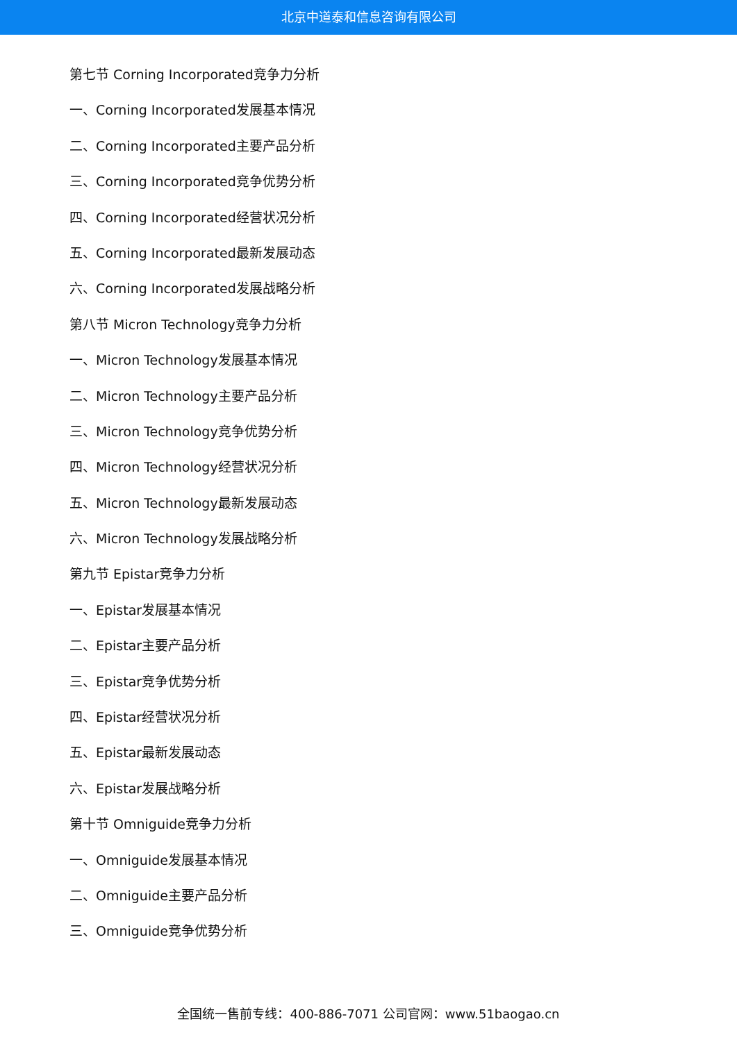北京中道泰和信息咨询有限公司
第七节 Corning Incorporated竞争力分析
一、Corning Incorporated发展基本情况
二、Corning Incorporated主要产品分析
三、Corning Incorporated竞争优势分析
四、Corning Incorporated经营状况分析
五、Corning Incorporated最新发展动态
六、Corning Incorporated发展战略分析
第八节 Micron Technology竞争力分析
一、Micron Technology发展基本情况
二、Micron Technology主要产品分析
三、Micron Technology竞争优势分析
四、Micron Technology经营状况分析
五、Micron Technology最新发展动态
六、Micron Technology发展战略分析
第九节 Epistar竞争力分析
一、Epistar发展基本情况
二、Epistar主要产品分析
三、Epistar竞争优势分析
四、Epistar经营状况分析
五、Epistar最新发展动态
六、Epistar发展战略分析
第十节 Omniguide竞争力分析
一、Omniguide发展基本情况
二、Omniguide主要产品分析
三、Omniguide竞争优势分析
全国统一售前专线：400-886-7071 公司官网：www.51baogao.cn